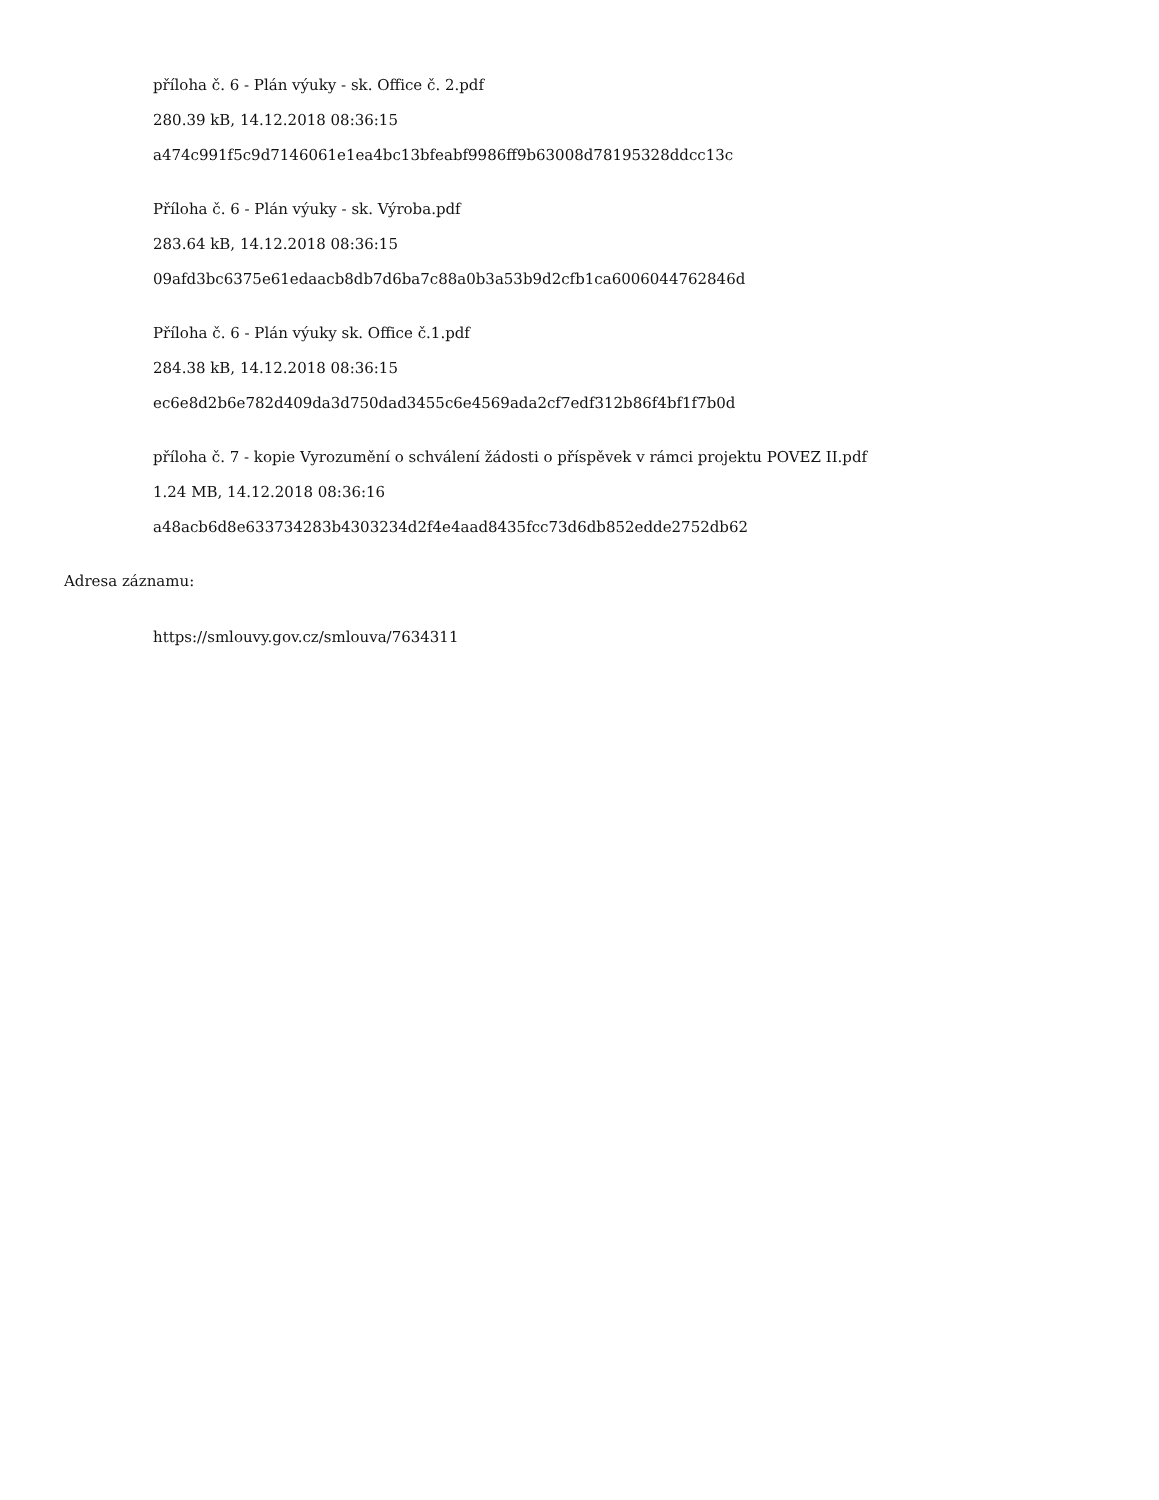příloha č. 6 - Plán výuky - sk. Office č. 2.pdf
280.39 kB, 14.12.2018 08:36:15
a474c991f5c9d7146061e1ea4bc13bfeabf9986ff9b63008d78195328ddcc13c
Příloha č. 6 - Plán výuky - sk. Výroba.pdf
283.64 kB, 14.12.2018 08:36:15
09afd3bc6375e61edaacb8db7d6ba7c88a0b3a53b9d2cfb1ca6006044762846d
Příloha č. 6 - Plán výuky sk. Office č.1.pdf
284.38 kB, 14.12.2018 08:36:15
ec6e8d2b6e782d409da3d750dad3455c6e4569ada2cf7edf312b86f4bf1f7b0d
příloha č. 7 - kopie Vyrozumění o schválení žádosti o příspěvek v rámci projektu POVEZ II.pdf
1.24 MB, 14.12.2018 08:36:16
a48acb6d8e633734283b4303234d2f4e4aad8435fcc73d6db852edde2752db62
Adresa záznamu:
https://smlouvy.gov.cz/smlouva/7634311